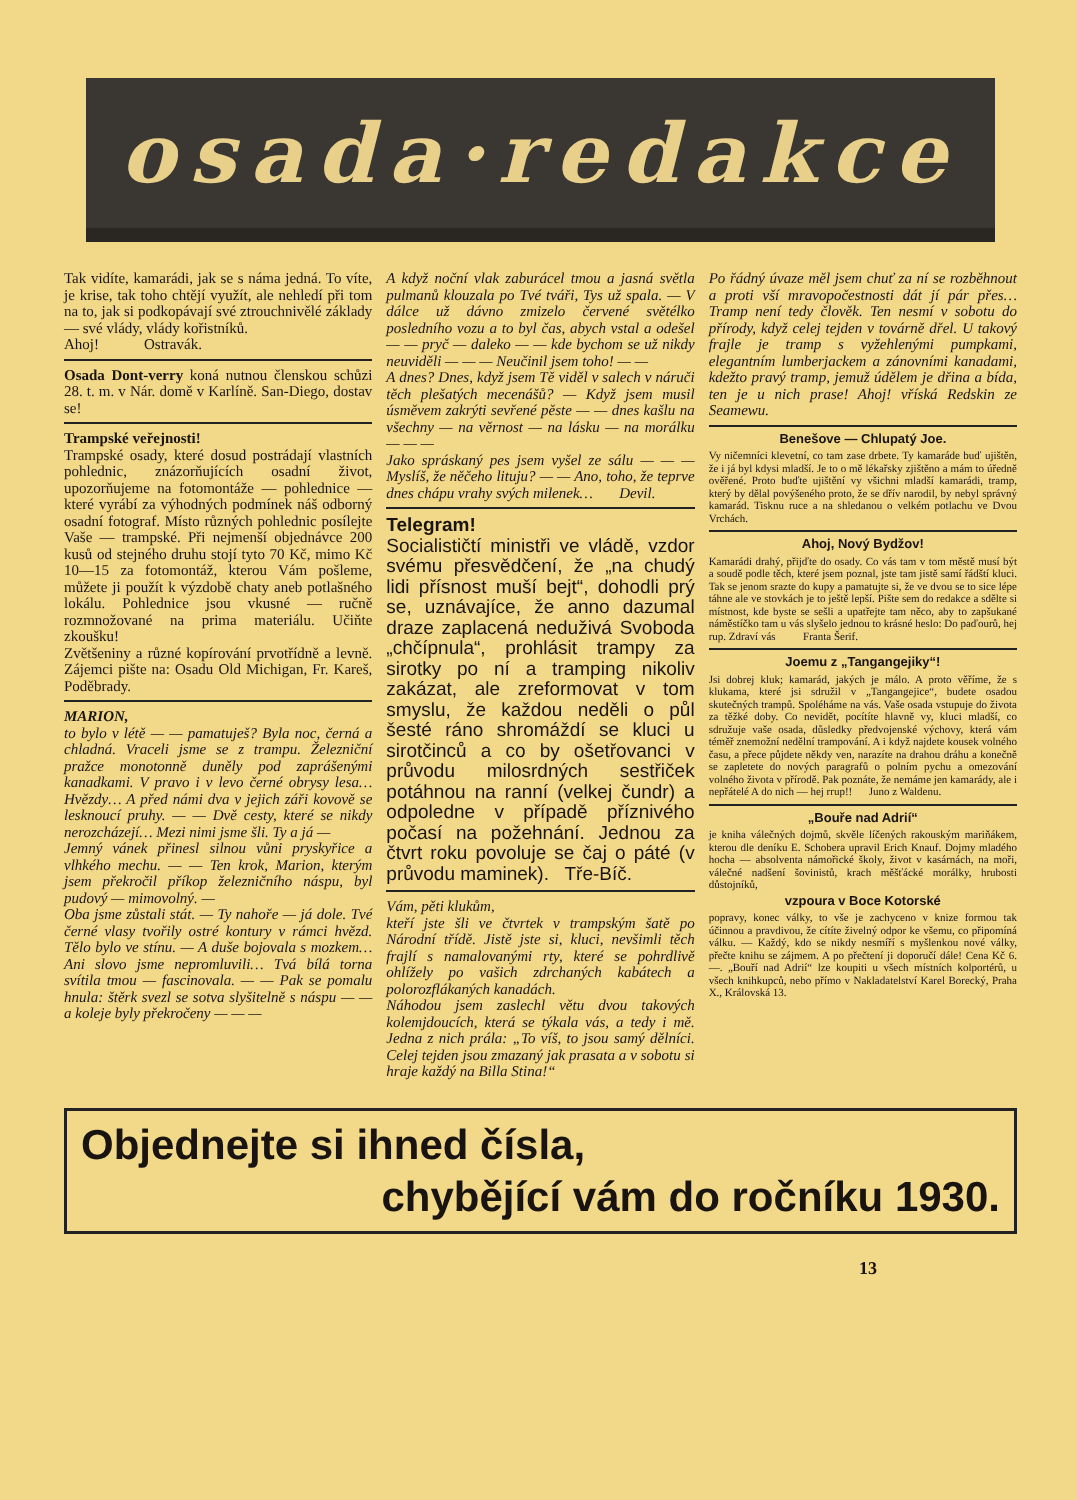osada·redakce
Tak vidíte, kamarádi, jak se s náma jedná. To víte, je krise, tak toho chtějí využít, ale nehledí při tom na to, jak si podkopávají své ztrouchnivělé základy — své vlády, vlády kořistníků.
Ahoj! Ostravák.
Osada Dont-verry koná nutnou členskou schůzi 28. t. m. v Nár. domě v Karlíně. San-Diego, dostav se!
Trampské veřejnosti!
Trampské osady, které dosud postrádají vlastních pohlednic, znázorňujících osadní život, upozorňujeme na fotomontáže — pohlednice — které vyrábí za výhodných podmínek náš odborný osadní fotograf. Místo různých pohlednic posílejte Vaše — trampské. Při nejmenší objednávce 200 kusů od stejného druhu stojí tyto 70 Kč, mimo Kč 10—15 za fotomontáž, kterou Vám pošleme, můžete ji použít k výzdobě chaty aneb potlašného lokálu. Pohlednice jsou vkusné — ručně rozmnožované na prima materiálu. Učiňte zkoušku!
Zvětšeniny a různé kopírování prvotřídně a levně. Zájemci pište na: Osadu Old Michigan, Fr. Kareš, Poděbrady.
MARION,
to bylo v létě — — pamatuješ? Byla noc, černá a chladná. Vraceli jsme se z trampu. Železniční pražce monotonně duněly pod zaprášenými kanadkami. V pravo i v levo černé obrysy lesa… Hvězdy… A před námi dva v jejich záři kovově se lesknoucí pruhy. — — Dvě cesty, které se nikdy nerozcházejí… Mezi nimi jsme šli. Ty a já —
Jemný vánek přinesl silnou vůni pryskyřice a vlhkého mechu. — — Ten krok, Marion, kterým jsem překročil příkop železničního náspu, byl pudový — mimovolný. —
Oba jsme zůstali stát. — Ty nahoře — já dole. Tvé černé vlasy tvořily ostré kontury v rámci hvězd. Tělo bylo ve stínu. — A duše bojovala s mozkem… Ani slovo jsme nepromluvili… Tvá bílá torna svítila tmou — fascinovala. — — Pak se pomalu hnula: štěrk svezl se sotva slyšitelně s náspu — — a koleje byly překročeny — — —
A když noční vlak zaburácel tmou a jasná světla pulmanů klouzala po Tvé tváři, Tys už spala. — V dálce už dávno zmizelo červené světélko posledního vozu a to byl čas, abych vstal a odešel — — pryč — daleko — — kde bychom se už nikdy neuviděli — — — Neučinil jsem toho! — —
A dnes? Dnes, když jsem Tě viděl v salech v náruči těch plešatých mecenášů? — Když jsem musil úsměvem zakrýti sevřené pěste — — dnes kašlu na všechny — na věrnost — na lásku — na morálku — — —
Jako spráskaný pes jsem vyšel ze sálu — — — Myslíš, že něčeho lituju? — — Ano, toho, že teprve dnes chápu vrahy svých milenek… Devil.
Telegram!
Socialističtí ministři ve vládě, vzdor svému přesvědčení, že „na chudý lidi přísnost muší bejt“, dohodli prý se, uznávajíce, že anno dazumal draze zaplacená neduživá Svoboda „chčípnula“, prohlásit trampy za sirotky po ní a tramping nikoliv zakázat, ale zreformovat v tom smyslu, že každou neděli o půl šesté ráno shromáždí se kluci u sirotčinců a co by ošetřovanci v průvodu milosrdných sestřiček potáhnou na ranní (velkej čundr) a odpoledne v případě příznivého počasí na požehnání. Jednou za čtvrt roku povoluje se čaj o páté (v průvodu maminek). Tře-Bíč.
Vám, pěti klukům,
kteří jste šli ve čtvrtek v trampským šatě po Národní třídě. Jistě jste si, kluci, nevšimli těch frajlí s namalovanými rty, které se pohrdlivě ohlížely po vašich zdrchaných kabátech a polorozflákaných kanadách.
Náhodou jsem zaslechl větu dvou takových kolemjdoucích, která se týkala vás, a tedy i mě. Jedna z nich prála: „To víš, to jsou samý dělníci. Celej tejden jsou zmazaný jak prasata a v sobotu si hraje každý na Billa Stina!“
Po řádný úvaze měl jsem chuť za ní se rozběhnout a proti vší mravopočestnosti dát jí pár přes… Tramp není tedy člověk. Ten nesmí v sobotu do přírody, když celej tejden v továrně dřel. U takový frajle je tramp s vyžehlenými pumpkami, elegantním lumberjackem a zánovními kanadami, kdežto pravý tramp, jemuž údělem je dřina a bída, ten je u nich prase! Ahoj! vříská Redskin ze Seamewu.
Benešove — Chlupatý Joe.
Vy ničemníci klevetní, co tam zase drbete. Ty kamaráde buď ujištěn, že i já byl kdysi mladší. Je to o mě lékařsky zjištěno a mám to úředně ověřené. Proto buďte ujištění vy všichni mladší kamarádi, tramp, který by dělal povýšeného proto, že se dřív narodil, by nebyl správný kamarád. Tisknu ruce a na shledanou o velkém potlachu ve Dvou Vrchách.
Ahoj, Nový Bydžov!
Kamarádi drahý, přijďte do osady. Co vás tam v tom městě musí být a soudě podle těch, které jsem poznal, jste tam jistě samí řádští kluci. Tak se jenom srazte do kupy a pamatujte si, že ve dvou se to sice lépe táhne ale ve stovkách je to ještě lepší. Pište sem do redakce a sdělte si místnost, kde byste se sešli a upatřejte tam něco, aby to zapšukané náměstíčko tam u vás slyšelo jednou to krásné heslo: Do paďourů, hej rup. Zdraví vás Franta Šerif.
Joemu z „Tangangejiky“!
Jsi dobrej kluk; kamarád, jakých je málo. A proto věříme, že s klukama, které jsi sdružil v „Tangangejice“, budete osadou skutečných trampů. Spoléháme na vás. Vaše osada vstupuje do života za těžké doby. Co nevidět, pocítíte hlavně vy, kluci mladší, co sdružuje vaše osada, důsledky předvojenské výchovy, která vám téměř znemožní nedělní trampování. A i když najdete kousek volného času, a přece půjdete někdy ven, narazíte na drahou dráhu a konečně se zapletete do nových paragrafů o polním pychu a omezování volného života v přírodě. Pak poznáte, že nemáme jen kamarády, ale i nepřátelé A do nich — hej rrup!! Juno z Waldenu.
„Bouře nad Adrií“
je kniha válečných dojmů, skvěle líčených rakouským mariňákem, kterou dle deníku E. Schobera upravil Erich Knauf. Dojmy mladého hocha — absolventa námořické školy, život v kasárnách, na moři, válečné nadšení šovinistů, krach měšťácké morálky, hrubosti důstojníků,
vzpoura v Boce Kotorské
popravy, konec války, to vše je zachyceno v knize formou tak účinnou a pravdivou, že cítíte živelný odpor ke všemu, co připomíná válku. — Každý, kdo se nikdy nesmíří s myšlenkou nové války, přečte knihu se zájmem. A po přečtení ji doporučí dále! Cena Kč 6.—. „Bouří nad Adrií“ lze koupiti u všech místních kolportérů, u všech knihkupců, nebo přímo v Nakladatelství Karel Borecký, Praha X., Královská 13.
Objednejte si ihned čísla,
chybějící vám do ročníku 1930.
13